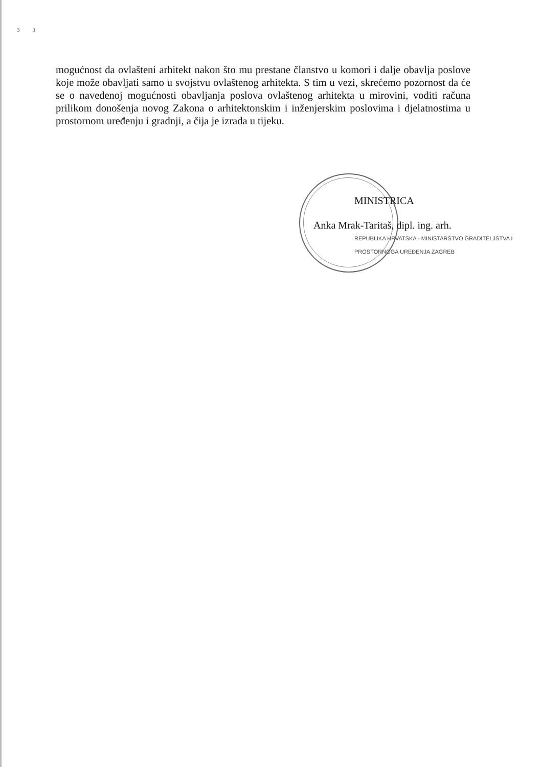3 3
mogućnost da ovlašteni arhitekt nakon što mu prestane članstvo u komori i dalje obavlja poslove koje može obavljati samo u svojstvu ovlaštenog arhitekta. S tim u vezi, skrećemo pozornost da će se o navedenoj mogućnosti obavljanja poslova ovlaštenog arhitekta u mirovini, voditi računa prilikom donošenja novog Zakona o arhitektonskim i inženjerskim poslovima i djelatnostima u prostornom uređenju i gradnji, a čija je izrada u tijeku.
MINISTRICA
Anka Mrak-Taritaš, dipl. ing. arh.
REPUBLIKA HRVATSKA - MINISTARSTVO GRADITELJSTVA I PROSTORNOGA UREĐENJA ZAGREB